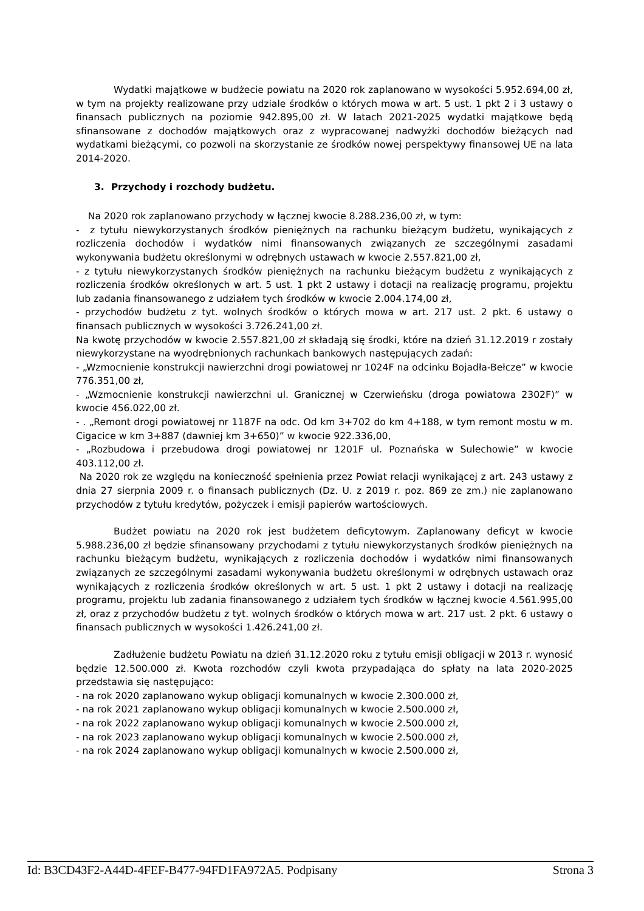Wydatki majątkowe w budżecie powiatu na 2020 rok zaplanowano w wysokości 5.952.694,00 zł, w tym na projekty realizowane przy udziale środków o których mowa w art. 5 ust. 1 pkt 2 i 3 ustawy o finansach publicznych na poziomie 942.895,00 zł. W latach 2021-2025 wydatki majątkowe będą sfinansowane z dochodów majątkowych oraz z wypracowanej nadwyżki dochodów bieżących nad wydatkami bieżącymi, co pozwoli na skorzystanie ze środków nowej perspektywy finansowej UE na lata 2014-2020.
3. Przychody i rozchody budżetu.
Na 2020 rok zaplanowano przychody w łącznej kwocie 8.288.236,00 zł, w tym:
- z tytułu niewykorzystanych środków pieniężnych na rachunku bieżącym budżetu, wynikających z rozliczenia dochodów i wydatków nimi finansowanych związanych ze szczególnymi zasadami wykonywania budżetu określonymi w odrębnych ustawach w kwocie 2.557.821,00 zł,
- z tytułu niewykorzystanych środków pieniężnych na rachunku bieżącym budżetu z wynikających z rozliczenia środków określonych w art. 5 ust. 1 pkt 2 ustawy i dotacji na realizację programu, projektu lub zadania finansowanego z udziałem tych środków w kwocie 2.004.174,00 zł,
- przychodów budżetu z tyt. wolnych środków o których mowa w art. 217 ust. 2 pkt. 6 ustawy o finansach publicznych w wysokości 3.726.241,00 zł.
Na kwotę przychodów w kwocie 2.557.821,00 zł składają się środki, które na dzień 31.12.2019 r zostały niewykorzystane na wyodrębnionych rachunkach bankowych następujących zadań:
- „Wzmocnienie konstrukcji nawierzchni drogi powiatowej nr 1024F na odcinku Bojadła-Bełcze” w kwocie 776.351,00 zł,
- „Wzmocnienie konstrukcji nawierzchni ul. Granicznej w Czerwieńsku (droga powiatowa 2302F)” w kwocie 456.022,00 zł.
- . „Remont drogi powiatowej nr 1187F na odc. Od km 3+702 do km 4+188, w tym remont mostu w m. Cigacice w km 3+887 (dawniej km 3+650)” w kwocie 922.336,00,
- „Rozbudowa i przebudowa drogi powiatowej nr 1201F ul. Poznańska w Sulechowie” w kwocie 403.112,00 zł.
Na 2020 rok ze względu na konieczność spełnienia przez Powiat relacji wynikającej z art. 243 ustawy z dnia 27 sierpnia 2009 r. o finansach publicznych (Dz. U. z 2019 r. poz. 869 ze zm.) nie zaplanowano przychodów z tytułu kredytów, pożyczek i emisji papierów wartościowych.
Budżet powiatu na 2020 rok jest budżetem deficytowym. Zaplanowany deficyt w kwocie 5.988.236,00 zł będzie sfinansowany przychodami z tytułu niewykorzystanych środków pieniężnych na rachunku bieżącym budżetu, wynikających z rozliczenia dochodów i wydatków nimi finansowanych związanych ze szczególnymi zasadami wykonywania budżetu określonymi w odrębnych ustawach oraz wynikających z rozliczenia środków określonych w art. 5 ust. 1 pkt 2 ustawy i dotacji na realizację programu, projektu lub zadania finansowanego z udziałem tych środków w łącznej kwocie 4.561.995,00 zł, oraz z przychodów budżetu z tyt. wolnych środków o których mowa w art. 217 ust. 2 pkt. 6 ustawy o finansach publicznych w wysokości 1.426.241,00 zł.
Zadłużenie budżetu Powiatu na dzień 31.12.2020 roku z tytułu emisji obligacji w 2013 r. wynosić będzie 12.500.000 zł. Kwota rozchodów czyli kwota przypadająca do spłaty na lata 2020-2025 przedstawia się następująco:
- na rok 2020 zaplanowano wykup obligacji komunalnych w kwocie 2.300.000 zł,
- na rok 2021 zaplanowano wykup obligacji komunalnych w kwocie 2.500.000 zł,
- na rok 2022 zaplanowano wykup obligacji komunalnych w kwocie 2.500.000 zł,
- na rok 2023 zaplanowano wykup obligacji komunalnych w kwocie 2.500.000 zł,
- na rok 2024 zaplanowano wykup obligacji komunalnych w kwocie 2.500.000 zł,
Id: B3CD43F2-A44D-4FEF-B477-94FD1FA972A5. Podpisany Strona 3